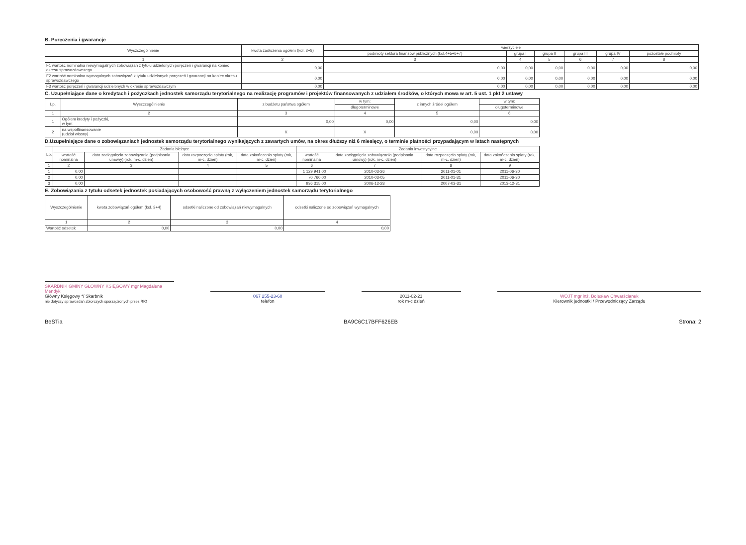B. Poręczenia i gwarancje
| Wyszczególnienie | kwota zadłużenia ogółem (kol. 3+8) | wierzyciele | | | | | |
| --- | --- | --- | --- | --- | --- | --- | --- |
| | | podmioty sektora finansów publicznych (kol.4+5+6+7) | grupa I | grupa II | grupa III | grupa IV | pozostałe podmioty |
| 1 | 2 | 3 | 4 | 5 | 6 | 7 | 8 |
| F1 wartość nominalna niewymagalnych zobowiązań z tytułu udzielonych poręczeń i gwarancji na koniec okresu sprawozdawczego | 0,00 | 0,00 | 0,00 | 0,00 | 0,00 | 0,00 | 0,00 |
| F2 wartość nominalna wymagalnych zobowiązań z tytułu udzielonych poręczeń i gwarancji na koniec okresu sprawozdawczego | 0,00 | 0,00 | 0,00 | 0,00 | 0,00 | 0,00 | 0,00 |
| F3 wartość poręczeń i gwarancji udzielonych w okresie sprawozdawczym | 0,00 | 0,00 | 0,00 | 0,00 | 0,00 | 0,00 | 0,00 |
C. Uzupełniające dane o kredytach i pożyczkach jednostek samorządu terytorialnego na realizację programów i projektów finansowanych z udziałem środków, o których mowa w art. 5 ust. 1 pkt 2 ustawy
| Lp. | Wyszczególnienie | z budżetu państwa ogółem | w tym: | z innych źródeł ogółem | w tym: |
| --- | --- | --- | --- | --- | --- |
| | | | długoterminowe | | długoterminowe |
| 1 | 2 | 3 | 4 | 5 | 6 |
| 1 | Ogółem kredyty i pożyczki, w tym: | 0,00 | 0,00 | 0,00 | 0,00 |
| 2 | na współfinansowanie (udział własny) | X | X | 0,00 | 0,00 |
D.Uzupełniające dane o zobowiązaniach jednostek samorządu terytorialnego wynikających z zawartych umów, na okres dłuższy niż 6 miesięcy, o terminie płatności przypadającym w latach następnych
| Lp. | Zadania bieżące | | | | Zadania inwestycyjne | | | |
| --- | --- | --- | --- | --- | --- | --- | --- | --- |
| | wartość nominalna | data zaciągnięcia zobowiązania (podpisania umowy) (rok, m-c, dzień) | data rozpoczęcia spłaty (rok, m-c, dzień) | data zakończenia spłaty (rok, m-c, dzień) | wartość nominalna | data zaciągnięcia zobowiązania (podpisania umowy) (rok, m-c, dzień) | data rozpoczęcia spłaty (rok, m-c, dzień) | data zakończenia spłaty (rok, m-c, dzień) |
| 1 | 2 | 3 | 4 | 5 | 6 | 7 | 8 | 9 |
| 1 | 0,00 | | | | 1 129 941,00 | 2010-03-26 | 2011-01-01 | 2011-06-30 |
| 2 | 0,00 | | | | 70 760,00 | 2010-03-05 | 2011-01-31 | 2011-06-30 |
| 3 | 0,00 | | | | 936 315,00 | 2006-12-28 | 2007-03-31 | 2013-12-31 |
E. Zobowiązania z tytułu odsetek jednostek posiadających osobowość prawną z wyłączeniem jednostek samorządu terytorialnego
| Wyszczególnienie | kwota zobowiązań ogółem (kol. 3+4) | odsetki naliczone od zobowiązań niewymagalnych | odsetki naliczone od zobowiązań wymagalnych |
| --- | --- | --- | --- |
| 1 | 2 | 3 | 4 |
| Wartość odsetek | 0,00 | 0,00 | 0,00 |
SKARBNIK GMINY GŁÓWNY KSIĘGOWY mgr Magdalena Mendyk
Główny Księgowy */ Skarbnik
nie dotyczy sprawozdań zbiorczych sporządzonych przez RIO
067 255-23-60
telefon
2011-02-21
rok m-c dzień
WÓJT mgr inż. Bolesław Chwarścianek
Kierownik jednostki / Przewodniczący Zarządu
BeSTia BA9C6C17BFF626EB Strona: 2